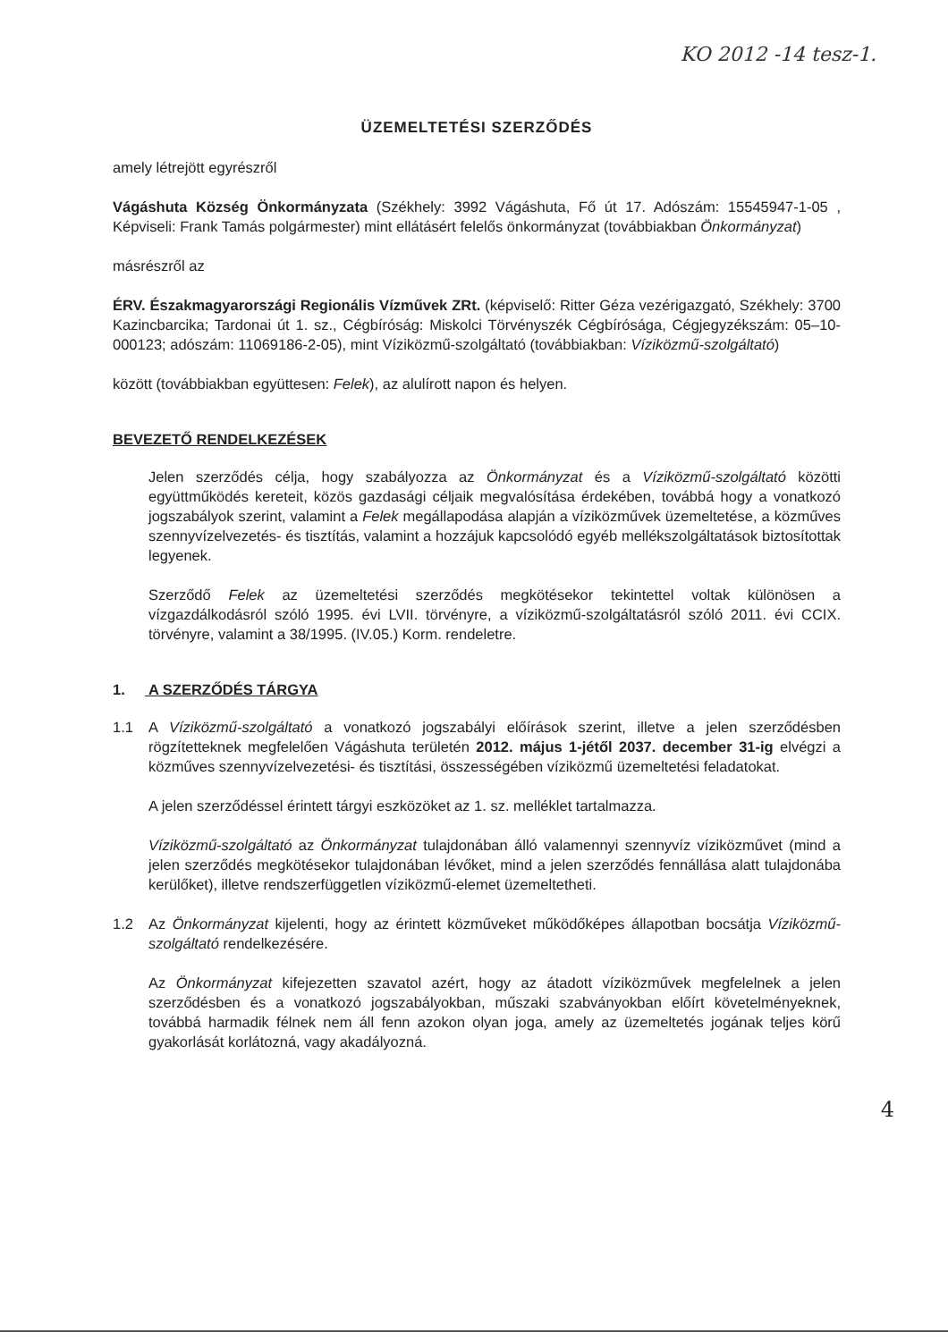KO 2012 -14 tesz-1.
ÜZEMELTETÉSI SZERZŐDÉS
amely létrejött egyrészről
Vágáshuta Község Önkormányzata (Székhely: 3992 Vágáshuta, Fő út 17. Adószám: 15545947-1-05 , Képviseli: Frank Tamás polgármester) mint ellátásért felelős önkormányzat (továbbiakban Önkormányzat)
másrészről az
ÉRV. Északmagyarországi Regionális Vízművek ZRt. (képviselő: Ritter Géza vezérigazgató, Székhely: 3700 Kazincbarcika; Tardonai út 1. sz., Cégbíróság: Miskolci Törvényszék Cégbírósága, Cégjegyzékszám: 05–10-000123; adószám: 11069186-2-05), mint Víziközmű-szolgáltató (továbbiakban: Víziközmű-szolgáltató)
között (továbbiakban együttesen: Felek), az alulírott napon és helyen.
BEVEZETŐ RENDELKEZÉSEK
Jelen szerződés célja, hogy szabályozza az Önkormányzat és a Víziközmű-szolgáltató közötti együttműködés kereteit, közös gazdasági céljaik megvalósítása érdekében, továbbá hogy a vonatkozó jogszabályok szerint, valamint a Felek megállapodása alapján a víziközművek üzemeltetése, a közműves szennyvízelvezetés- és tisztítás, valamint a hozzájuk kapcsolódó egyéb mellékszolgáltatások biztosítottak legyenek.
Szerződő Felek az üzemeltetési szerződés megkötésekor tekintettel voltak különösen a vízgazdálkodásról szóló 1995. évi LVII. törvényre, a víziközmű-szolgáltatásról szóló 2011. évi CCIX. törvényre, valamint a 38/1995. (IV.05.) Korm. rendeletre.
1. A SZERZŐDÉS TÁRGYA
1.1 A Víziközmű-szolgáltató a vonatkozó jogszabályi előírások szerint, illetve a jelen szerződésben rögzítetteknek megfelelően Vágáshuta területén 2012. május 1-jétől 2037. december 31-ig elvégzi a közműves szennyvízelvezetési- és tisztítási, összességében víziközmű üzemeltetési feladatokat.
A jelen szerződéssel érintett tárgyi eszközöket az 1. sz. melléklet tartalmazza.
Víziközmű-szolgáltató az Önkormányzat tulajdonában álló valamennyi szennyvíz víziközművet (mind a jelen szerződés megkötésekor tulajdonában lévőket, mind a jelen szerződés fennállása alatt tulajdonába kerülőket), illetve rendszerfüggetlen víziközmű-elemet üzemeltetheti.
1.2 Az Önkormányzat kijelenti, hogy az érintett közműveket működőképes állapotban bocsátja Víziközmű-szolgáltató rendelkezésére.
Az Önkormányzat kifejezetten szavatol azért, hogy az átadott víziközművek megfelelnek a jelen szerződésben és a vonatkozó jogszabályokban, műszaki szabványokban előírt követelményeknek, továbbá harmadik félnek nem áll fenn azokon olyan joga, amely az üzemeltetés jogának teljes körű gyakorlását korlátozná, vagy akadályozná.
4